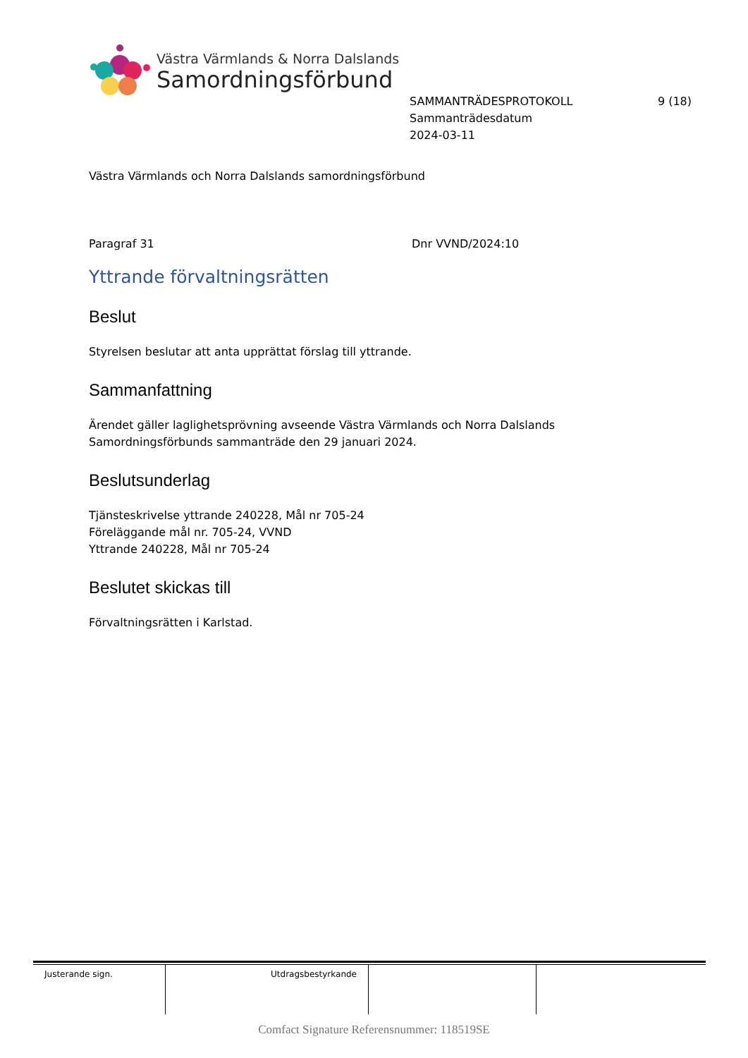Västra Värmlands & Norra Dalslands
Samordningsförbund
SAMMANTRÄDESPROTOKOLL 9 (18)
Sammanträdesdatum
2024-03-11
Västra Värmlands och Norra Dalslands samordningsförbund
Paragraf 31 Dnr VVND/2024:10
Yttrande förvaltningsrätten
Beslut
Styrelsen beslutar att anta upprättat förslag till yttrande.
Sammanfattning
Ärendet gäller laglighetsprövning avseende Västra Värmlands och Norra Dalslands Samordningsförbunds sammanträde den 29 januari 2024.
Beslutsunderlag
Tjänsteskrivelse yttrande 240228, Mål nr 705-24
Föreläggande mål nr. 705-24, VVND
Yttrande 240228, Mål nr 705-24
Beslutet skickas till
Förvaltningsrätten i Karlstad.
| Justerande sign. | Utdragsbestyrkande | | |
Comfact Signature Referensnummer: 118519SE